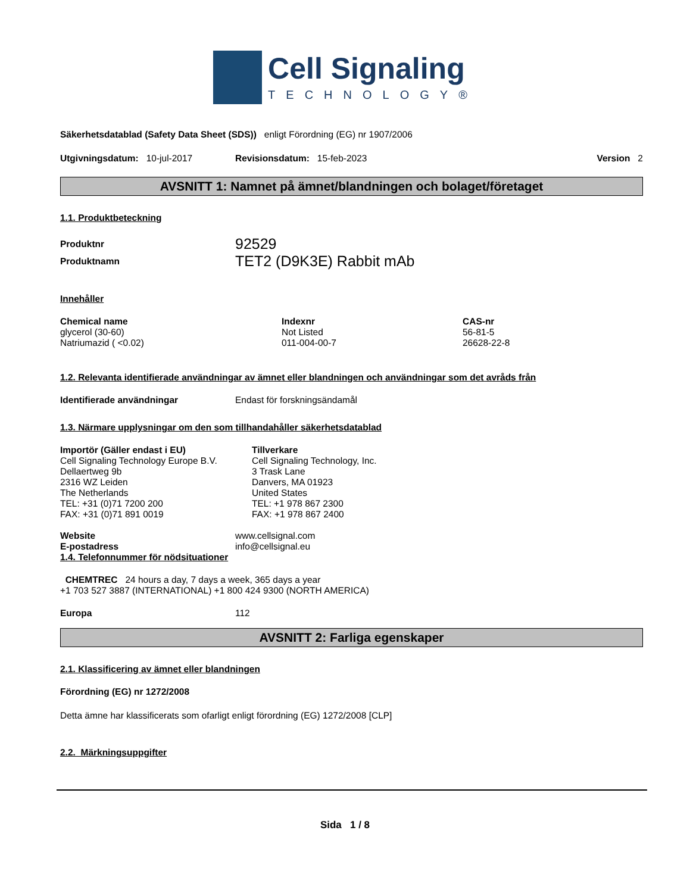Cell Signaling
TECHNOLOGY®
Säkerhetsdatablad (Safety Data Sheet (SDS)) enligt Förordning (EG) nr 1907/2006
Utgivningsdatum: 10-jul-2017 Revisionsdatum: 15-feb-2023 Version 2
AVSNITT 1: Namnet på ämnet/blandningen och bolaget/företaget
1.1. Produktbeteckning
| Produktnr | 92529 |
| Produktnamn | TET2 (D9K3E) Rabbit mAb |
Innehåller
| Chemical name | Indexnr | CAS-nr |
| --- | --- | --- |
| glycerol (30-60) | Not Listed | 56-81-5 |
| Natriumazid ( <0.02) | 011-004-00-7 | 26628-22-8 |
1.2. Relevanta identifierade användningar av ämnet eller blandningen och användningar som det avråds från
Identifierade användningar Endast för forskningsändamål
1.3. Närmare upplysningar om den som tillhandahåller säkerhetsdatablad
Importör (Gäller endast i EU)
Cell Signaling Technology Europe B.V.
Dellaertweg 9b
2316 WZ Leiden
The Netherlands
TEL: +31 (0)71 7200 200
FAX: +31 (0)71 891 0019
Tillverkare
Cell Signaling Technology, Inc.
3 Trask Lane
Danvers, MA 01923
United States
TEL: +1 978 867 2300
FAX: +1 978 867 2400
Website
E-postadress www.cellsignal.com
info@cellsignal.eu
1.4. Telefonnummer för nödsituationer
CHEMTREC 24 hours a day, 7 days a week, 365 days a year
+1 703 527 3887 (INTERNATIONAL) +1 800 424 9300 (NORTH AMERICA)
Europa 112
AVSNITT 2: Farliga egenskaper
2.1. Klassificering av ämnet eller blandningen
Förordning (EG) nr 1272/2008
Detta ämne har klassificerats som ofarligt enligt förordning (EG) 1272/2008 [CLP]
2.2. Märkningsuppgifter
Sida 1 / 8